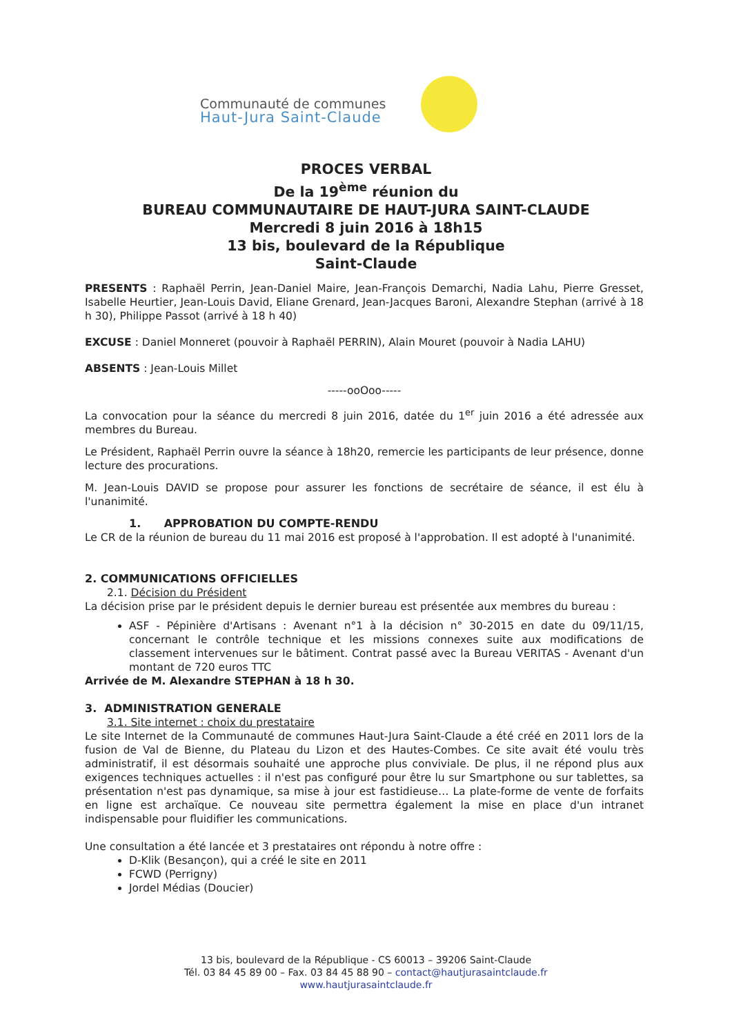Communauté de communes
Haut-Jura Saint-Claude
PROCES VERBAL
De la 19<sup>ème</sup> réunion du
BUREAU COMMUNAUTAIRE DE HAUT-JURA SAINT-CLAUDE
Mercredi 8 juin 2016 à 18h15
13 bis, boulevard de la République
Saint-Claude
PRESENTS : Raphaël Perrin, Jean-Daniel Maire, Jean-François Demarchi, Nadia Lahu, Pierre Gresset, Isabelle Heurtier, Jean-Louis David, Eliane Grenard, Jean-Jacques Baroni, Alexandre Stephan (arrivé à 18 h 30), Philippe Passot (arrivé à 18 h 40)
EXCUSE : Daniel Monneret (pouvoir à Raphaël PERRIN), Alain Mouret (pouvoir à Nadia LAHU)
ABSENTS : Jean-Louis Millet
-----ooOoo-----
La convocation pour la séance du mercredi 8 juin 2016, datée du 1<sup>er</sup> juin 2016 a été adressée aux membres du Bureau.
Le Président, Raphaël Perrin ouvre la séance à 18h20, remercie les participants de leur présence, donne lecture des procurations.
M. Jean-Louis DAVID se propose pour assurer les fonctions de secrétaire de séance, il est élu à l'unanimité.
1. APPROBATION DU COMPTE-RENDU
Le CR de la réunion de bureau du 11 mai 2016 est proposé à l'approbation. Il est adopté à l'unanimité.
2. COMMUNICATIONS OFFICIELLES
2.1. Décision du Président
La décision prise par le président depuis le dernier bureau est présentée aux membres du bureau :
ASF - Pépinière d'Artisans : Avenant n°1 à la décision n° 30-2015 en date du 09/11/15, concernant le contrôle technique et les missions connexes suite aux modifications de classement intervenues sur le bâtiment. Contrat passé avec la Bureau VERITAS - Avenant d'un montant de 720 euros TTC
Arrivée de M. Alexandre STEPHAN à 18 h 30.
3. ADMINISTRATION GENERALE
3.1. Site internet : choix du prestataire
Le site Internet de la Communauté de communes Haut-Jura Saint-Claude a été créé en 2011 lors de la fusion de Val de Bienne, du Plateau du Lizon et des Hautes-Combes. Ce site avait été voulu très administratif, il est désormais souhaité une approche plus conviviale. De plus, il ne répond plus aux exigences techniques actuelles : il n'est pas configuré pour être lu sur Smartphone ou sur tablettes, sa présentation n'est pas dynamique, sa mise à jour est fastidieuse… La plate-forme de vente de forfaits en ligne est archaïque. Ce nouveau site permettra également la mise en place d'un intranet indispensable pour fluidifier les communications.
Une consultation a été lancée et 3 prestataires ont répondu à notre offre :
D-Klik (Besançon), qui a créé le site en 2011
FCWD (Perrigny)
Jordel Médias (Doucier)
13 bis, boulevard de la République - CS 60013 – 39206 Saint-Claude
Tél. 03 84 45 89 00 – Fax. 03 84 45 88 90 – contact@hautjurasaintclaude.fr
www.hautjurasaintclaude.fr